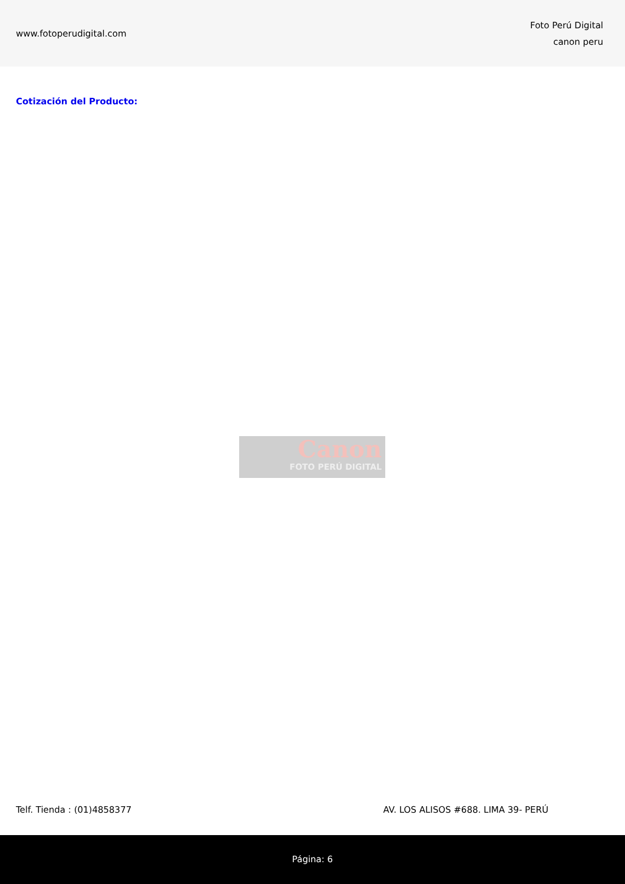www.fotoperudigital.com
Foto Perú Digital
canon peru
Cotización del Producto:
Canon
FOTO PERÚ DIGITAL
Telf. Tienda : (01)4858377 AV. LOS ALISOS #688. LIMA 39- PERÚ
Página: 6